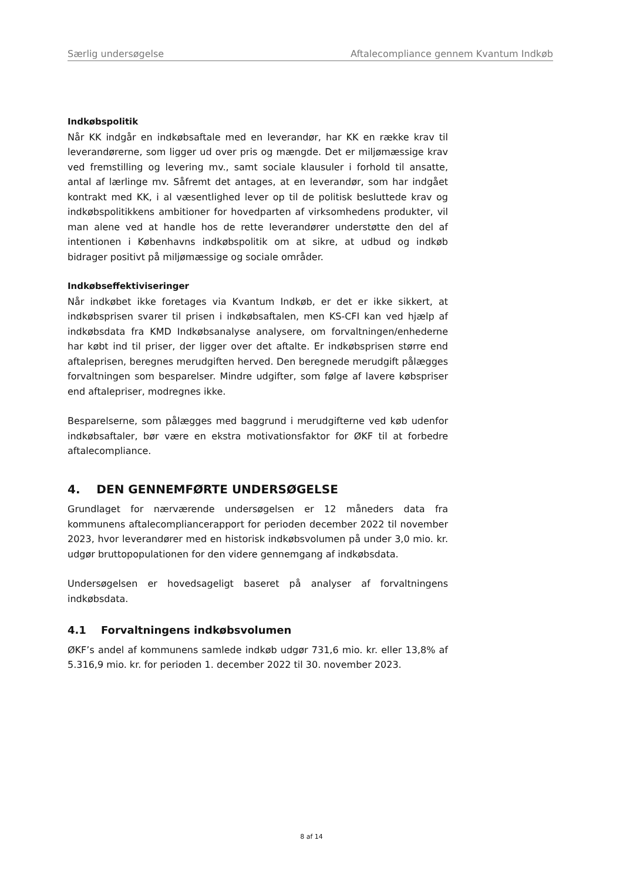Særlig undersøgelse Aftalecompliance gennem Kvantum Indkøb
Indkøbspolitik
Når KK indgår en indkøbsaftale med en leverandør, har KK en række krav til leverandørerne, som ligger ud over pris og mængde. Det er miljømæssige krav ved fremstilling og levering mv., samt sociale klausuler i forhold til ansatte, antal af lærlinge mv. Såfremt det antages, at en leverandør, som har indgået kontrakt med KK, i al væsentlighed lever op til de politisk besluttede krav og indkøbspolitikkens ambitioner for hovedparten af virksomhedens produkter, vil man alene ved at handle hos de rette leverandører understøtte den del af intentionen i Københavns indkøbspolitik om at sikre, at udbud og indkøb bidrager positivt på miljømæssige og sociale områder.
Indkøbseffektiviseringer
Når indkøbet ikke foretages via Kvantum Indkøb, er det er ikke sikkert, at indkøbsprisen svarer til prisen i indkøbsaftalen, men KS-CFI kan ved hjælp af indkøbsdata fra KMD Indkøbsanalyse analysere, om forvaltningen/enhederne har købt ind til priser, der ligger over det aftalte. Er indkøbsprisen større end aftaleprisen, beregnes merudgiften herved. Den beregnede merudgift pålægges forvaltningen som besparelser. Mindre udgifter, som følge af lavere købspriser end aftalepriser, modregnes ikke.
Besparelserne, som pålægges med baggrund i merudgifterne ved køb udenfor indkøbsaftaler, bør være en ekstra motivationsfaktor for ØKF til at forbedre aftalecompliance.
4. DEN GENNEMFØRTE UNDERSØGELSE
Grundlaget for nærværende undersøgelsen er 12 måneders data fra kommunens aftalecompliancerapport for perioden december 2022 til november 2023, hvor leverandører med en historisk indkøbsvolumen på under 3,0 mio. kr. udgør bruttopopulationen for den videre gennemgang af indkøbsdata.
Undersøgelsen er hovedsageligt baseret på analyser af forvaltningens indkøbsdata.
4.1 Forvaltningens indkøbsvolumen
ØKF’s andel af kommunens samlede indkøb udgør 731,6 mio. kr. eller 13,8% af 5.316,9 mio. kr. for perioden 1. december 2022 til 30. november 2023.
8 af 14